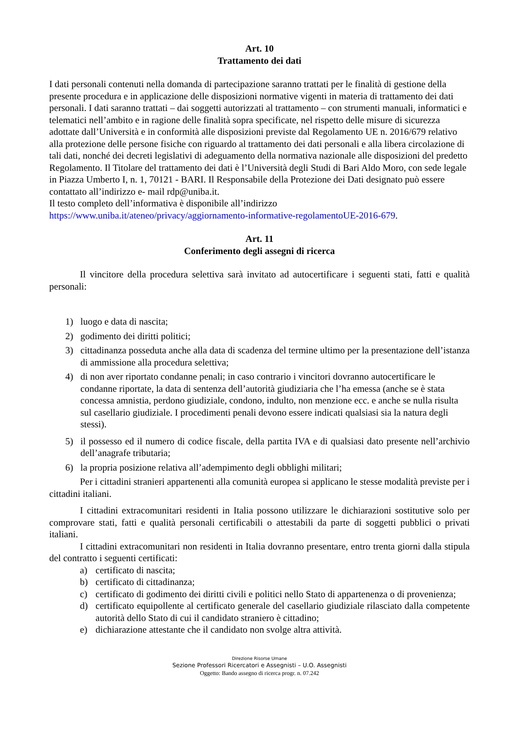Art. 10
Trattamento dei dati
I dati personali contenuti nella domanda di partecipazione saranno trattati per le finalità di gestione della presente procedura e in applicazione delle disposizioni normative vigenti in materia di trattamento dei dati personali. I dati saranno trattati – dai soggetti autorizzati al trattamento – con strumenti manuali, informatici e telematici nell’ambito e in ragione delle finalità sopra specificate, nel rispetto delle misure di sicurezza adottate dall’Università e in conformità alle disposizioni previste dal Regolamento UE n. 2016/679 relativo alla protezione delle persone fisiche con riguardo al trattamento dei dati personali e alla libera circolazione di tali dati, nonché dei decreti legislativi di adeguamento della normativa nazionale alle disposizioni del predetto Regolamento. Il Titolare del trattamento dei dati è l’Università degli Studi di Bari Aldo Moro, con sede legale in Piazza Umberto I, n. 1, 70121 - BARI. Il Responsabile della Protezione dei Dati designato può essere contattato all’indirizzo e- mail rdp@uniba.it.
Il testo completo dell’informativa è disponibile all’indirizzo
https://www.uniba.it/ateneo/privacy/aggiornamento-informative-regolamentoUE-2016-679.
Art. 11
Conferimento degli assegni di ricerca
Il vincitore della procedura selettiva sarà invitato ad autocertificare i seguenti stati, fatti e qualità personali:
1) luogo e data di nascita;
2) godimento dei diritti politici;
3) cittadinanza posseduta anche alla data di scadenza del termine ultimo per la presentazione dell’istanza di ammissione alla procedura selettiva;
4) di non aver riportato condanne penali; in caso contrario i vincitori dovranno autocertificare le condanne riportate, la data di sentenza dell’autorità giudiziaria che l’ha emessa (anche se è stata concessa amnistia, perdono giudiziale, condono, indulto, non menzione ecc. e anche se nulla risulta sul casellario giudiziale. I procedimenti penali devono essere indicati qualsiasi sia la natura degli stessi).
5) il possesso ed il numero di codice fiscale, della partita IVA e di qualsiasi dato presente nell’archivio dell’anagrafe tributaria;
6) la propria posizione relativa all’adempimento degli obblighi militari;
Per i cittadini stranieri appartenenti alla comunità europea si applicano le stesse modalità previste per i cittadini italiani.
I cittadini extracomunitari residenti in Italia possono utilizzare le dichiarazioni sostitutive solo per comprovare stati, fatti e qualità personali certificabili o attestabili da parte di soggetti pubblici o privati italiani.
I cittadini extracomunitari non residenti in Italia dovranno presentare, entro trenta giorni dalla stipula del contratto i seguenti certificati:
a) certificato di nascita;
b) certificato di cittadinanza;
c) certificato di godimento dei diritti civili e politici nello Stato di appartenenza o di provenienza;
d) certificato equipollente al certificato generale del casellario giudiziale rilasciato dalla competente autorità dello Stato di cui il candidato straniero è cittadino;
e) dichiarazione attestante che il candidato non svolge altra attività.
Direzione Risorse Umane
Sezione Professori Ricercatori e Assegnisti – U.O. Assegnisti
Oggetto: Bando assegno di ricerca progr. n. 07.242